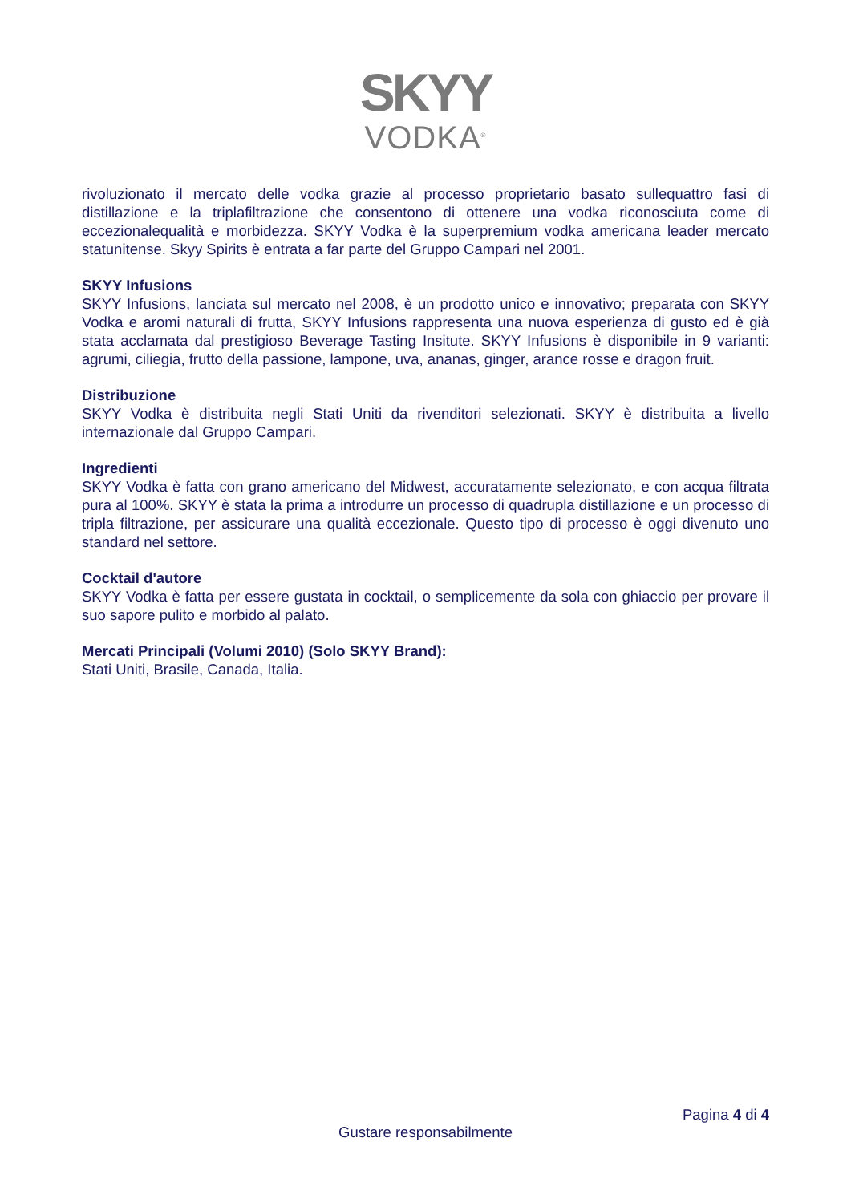SKYY
VODKA<sup>®</sup>
rivoluzionato il mercato delle vodka grazie al processo proprietario basato sullequattro fasi di distillazione e la triplafiltrazione che consentono di ottenere una vodka riconosciuta come di eccezionalequalità e morbidezza. SKYY Vodka è la superpremium vodka americana leader mercato statunitense. Skyy Spirits è entrata a far parte del Gruppo Campari nel 2001.
SKYY Infusions
SKYY Infusions, lanciata sul mercato nel 2008, è un prodotto unico e innovativo; preparata con SKYY Vodka e aromi naturali di frutta, SKYY Infusions rappresenta una nuova esperienza di gusto ed è già stata acclamata dal prestigioso Beverage Tasting Insitute. SKYY Infusions è disponibile in 9 varianti: agrumi, ciliegia, frutto della passione, lampone, uva, ananas, ginger, arance rosse e dragon fruit.
Distribuzione
SKYY Vodka è distribuita negli Stati Uniti da rivenditori selezionati. SKYY è distribuita a livello internazionale dal Gruppo Campari.
Ingredienti
SKYY Vodka è fatta con grano americano del Midwest, accuratamente selezionato, e con acqua filtrata pura al 100%. SKYY è stata la prima a introdurre un processo di quadrupla distillazione e un processo di tripla filtrazione, per assicurare una qualità eccezionale. Questo tipo di processo è oggi divenuto uno standard nel settore.
Cocktail d'autore
SKYY Vodka è fatta per essere gustata in cocktail, o semplicemente da sola con ghiaccio per provare il suo sapore pulito e morbido al palato.
Mercati Principali (Volumi 2010) (Solo SKYY Brand):
Stati Uniti, Brasile, Canada, Italia.
Pagina 4 di 4
Gustare responsabilmente